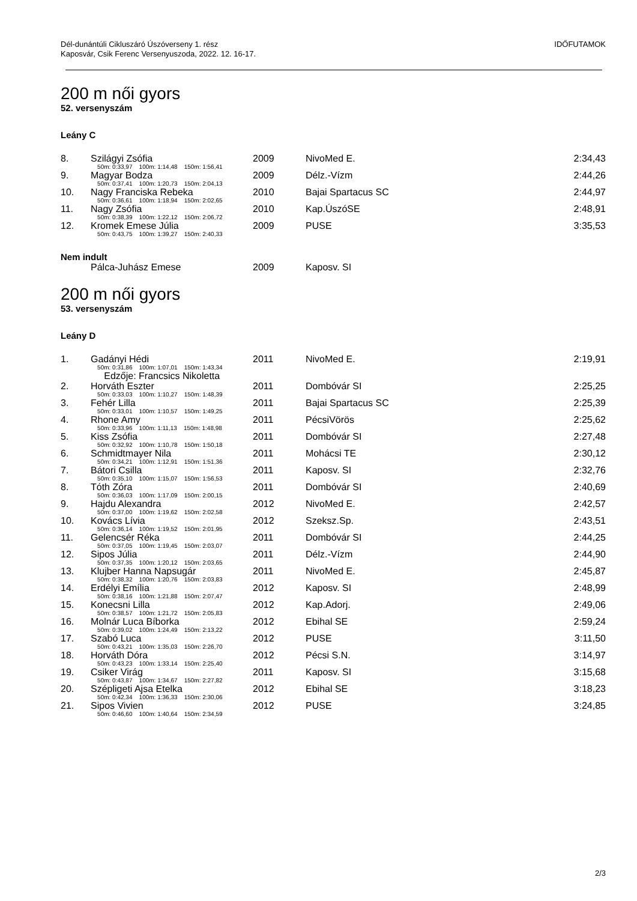Dél-dunántúli Cikluszáró Úszóverseny 1. rész
Kaposvár, Csik Ferenc Versenyuszoda, 2022. 12. 16-17.
IDŐFUTAMOK
200 m női gyors
52. versenyszám
Leány C
| 8. | Szilágyi Zsófia | 2009 | NivoMed E. | 2:34,43 |
| | 50m: 0:33,97 100m: 1:14,48 150m: 1:56,41 | | | |
| 9. | Magyar Bodza | 2009 | Délz.-Vízm | 2:44,26 |
| | 50m: 0:37,41 100m: 1:20,73 150m: 2:04,13 | | | |
| 10. | Nagy Franciska Rebeka | 2010 | Bajai Spartacus SC | 2:44,97 |
| | 50m: 0:36,61 100m: 1:18,94 150m: 2:02,65 | | | |
| 11. | Nagy Zsófia | 2010 | Kap.ÚszóSE | 2:48,91 |
| | 50m: 0:38,39 100m: 1:22,12 150m: 2:06,72 | | | |
| 12. | Kromek Emese Júlia | 2009 | PUSE | 3:35,53 |
| | 50m: 0:43,75 100m: 1:39,27 150m: 2:40,33 | | | |
Nem indult
| | Pálca-Juhász Emese | 2009 | Kaposv. SI | |
200 m női gyors
53. versenyszám
Leány D
| 1. | Gadányi Hédi | 2011 | NivoMed E. | 2:19,91 |
| | 50m: 0:31,86 100m: 1:07,01 150m: 1:43,34 | | | |
| | Edzője: Francsics Nikoletta | | | |
| 2. | Horváth Eszter | 2011 | Dombóvár SI | 2:25,25 |
| | 50m: 0:33,03 100m: 1:10,27 150m: 1:48,39 | | | |
| 3. | Fehér Lilla | 2011 | Bajai Spartacus SC | 2:25,39 |
| | 50m: 0:33,01 100m: 1:10,57 150m: 1:49,25 | | | |
| 4. | Rhone Amy | 2011 | PécsiVörös | 2:25,62 |
| | 50m: 0:33,96 100m: 1:11,13 150m: 1:48,98 | | | |
| 5. | Kiss Zsófia | 2011 | Dombóvár SI | 2:27,48 |
| | 50m: 0:32,92 100m: 1:10,78 150m: 1:50,18 | | | |
| 6. | Schmidtmayer Nila | 2011 | Mohácsi TE | 2:30,12 |
| | 50m: 0:34,21 100m: 1:12,91 150m: 1:51,36 | | | |
| 7. | Bátori Csilla | 2011 | Kaposv. SI | 2:32,76 |
| | 50m: 0:35,10 100m: 1:15,07 150m: 1:56,53 | | | |
| 8. | Tóth Zóra | 2011 | Dombóvár SI | 2:40,69 |
| | 50m: 0:36,03 100m: 1:17,09 150m: 2:00,15 | | | |
| 9. | Hajdu Alexandra | 2012 | NivoMed E. | 2:42,57 |
| | 50m: 0:37,00 100m: 1:19,62 150m: 2:02,58 | | | |
| 10. | Kovács Lívia | 2012 | Szeksz.Sp. | 2:43,51 |
| | 50m: 0:36,14 100m: 1:19,52 150m: 2:01,95 | | | |
| 11. | Gelencsér Réka | 2011 | Dombóvár SI | 2:44,25 |
| | 50m: 0:37,05 100m: 1:19,45 150m: 2:03,07 | | | |
| 12. | Sipos Júlia | 2011 | Délz.-Vízm | 2:44,90 |
| | 50m: 0:37,35 100m: 1:20,12 150m: 2:03,65 | | | |
| 13. | Klujber Hanna Napsugár | 2011 | NivoMed E. | 2:45,87 |
| | 50m: 0:38,32 100m: 1:20,76 150m: 2:03,83 | | | |
| 14. | Erdélyi Emília | 2012 | Kaposv. SI | 2:48,99 |
| | 50m: 0:38,16 100m: 1:21,88 150m: 2:07,47 | | | |
| 15. | Konecsni Lilla | 2012 | Kap.Adorj. | 2:49,06 |
| | 50m: 0:38,57 100m: 1:21,72 150m: 2:05,83 | | | |
| 16. | Molnár Luca Bíborka | 2012 | Ebihal SE | 2:59,24 |
| | 50m: 0:39,02 100m: 1:24,49 150m: 2:13,22 | | | |
| 17. | Szabó Luca | 2012 | PUSE | 3:11,50 |
| | 50m: 0:43,21 100m: 1:35,03 150m: 2:26,70 | | | |
| 18. | Horváth Dóra | 2012 | Pécsi S.N. | 3:14,97 |
| | 50m: 0:43,23 100m: 1:33,14 150m: 2:25,40 | | | |
| 19. | Csiker Virág | 2011 | Kaposv. SI | 3:15,68 |
| | 50m: 0:43,87 100m: 1:34,67 150m: 2:27,82 | | | |
| 20. | Szépligeti Ajsa Etelka | 2012 | Ebihal SE | 3:18,23 |
| | 50m: 0:42,34 100m: 1:36,33 150m: 2:30,06 | | | |
| 21. | Sipos Vivien | 2012 | PUSE | 3:24,85 |
| | 50m: 0:46,60 100m: 1:40,64 150m: 2:34,59 | | | |
2/3